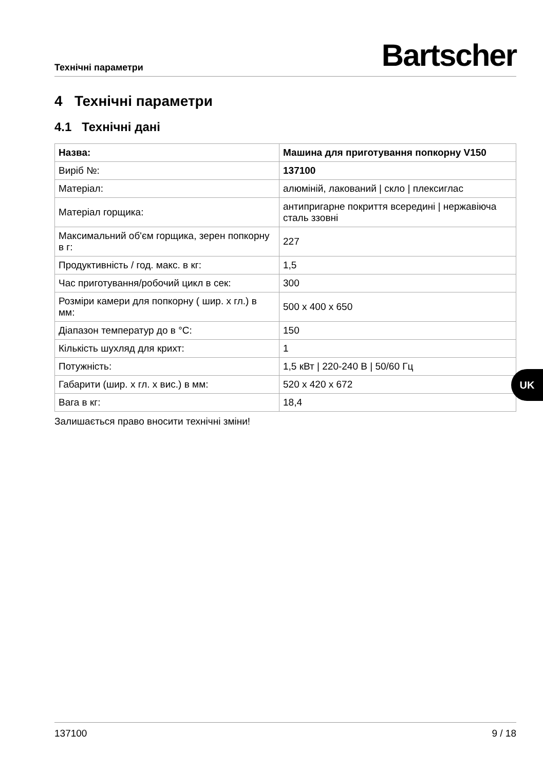Технічні параметри
Bartscher
4 Технічні параметри
4.1 Технічні дані
| Назва: | Машина для приготування попкорну V150 |
| Виріб №: | 137100 |
| Матеріал: | алюміній, лакований / скло / плексиглас |
| Матеріал горщика: | антипригарне покриття всередині / нержавіюча сталь ззовні |
| Максимальний об'єм горщика, зерен попкорну в г: | 227 |
| Продуктивність / год. макс. в кг: | 1,5 |
| Час приготування/робочий цикл в сек: | 300 |
| Розміри камери для попкорну ( шир. x гл.) в мм: | 500 x 400 x 650 |
| Діапазон температур до в °C: | 150 |
| Кількість шухляд для крихт: | 1 |
| Потужність: | 1,5 кВт / 220-240 В / 50/60 Гц |
| Габарити (шир. x гл. x вис.) в мм: | 520 x 420 x 672 |
| Вага в кг: | 18,4 |
Залишається право вносити технічні зміни!
UK
137100 9 / 18